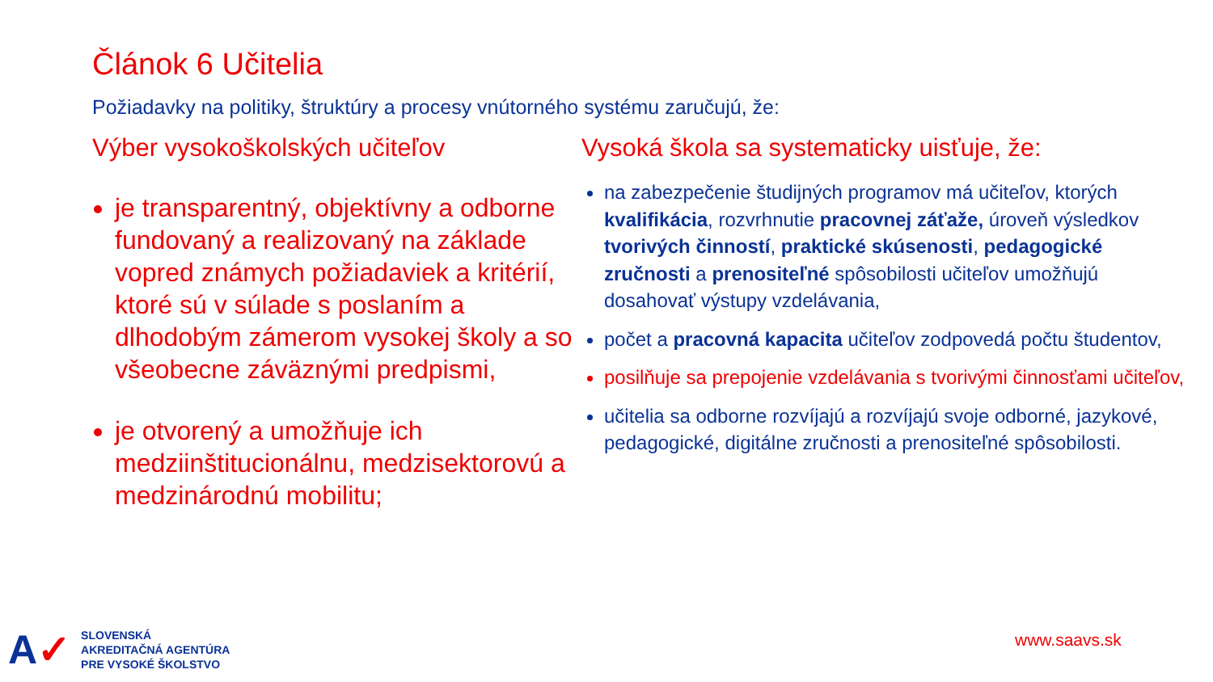Článok 6 Učitelia
Požiadavky na politiky, štruktúry a procesy vnútorného systému zaručujú, že:
Výber vysokoškolských učiteľov
je transparentný, objektívny a odborne fundovaný a realizovaný na základe vopred známych požiadaviek a kritérií, ktoré sú v súlade s poslaním a dlhodobým zámerom vysokej školy a so všeobecne záväznými predpismi,
je otvorený a umožňuje ich medziinštitucionálnu, medzisektorovú a medzinárodnú mobilitu;
Vysoká škola sa systematicky uisťuje, že:
na zabezpečenie študijných programov má učiteľov, ktorých kvalifikácia, rozvrhnutie pracovnej záťaže, úroveň výsledkov tvorivých činností, praktické skúsenosti, pedagogické zručnosti a prenositeľné spôsobilosti učiteľov umožňujú dosahovať výstupy vzdelávania,
počet a pracovná kapacita učiteľov zodpovedá počtu študentov,
posilňuje sa prepojenie vzdelávania s tvorivými činnosťami učiteľov,
učitelia sa odborne rozvíjajú a rozvíjajú svoje odborné, jazykové, pedagogické, digitálne zručnosti a prenositeľné spôsobilosti.
A✓
SLOVENSKÁ
AKREDITAČNÁ AGENTÚRA
PRE VYSOKÉ ŠKOLSTVO
www.saavs.sk